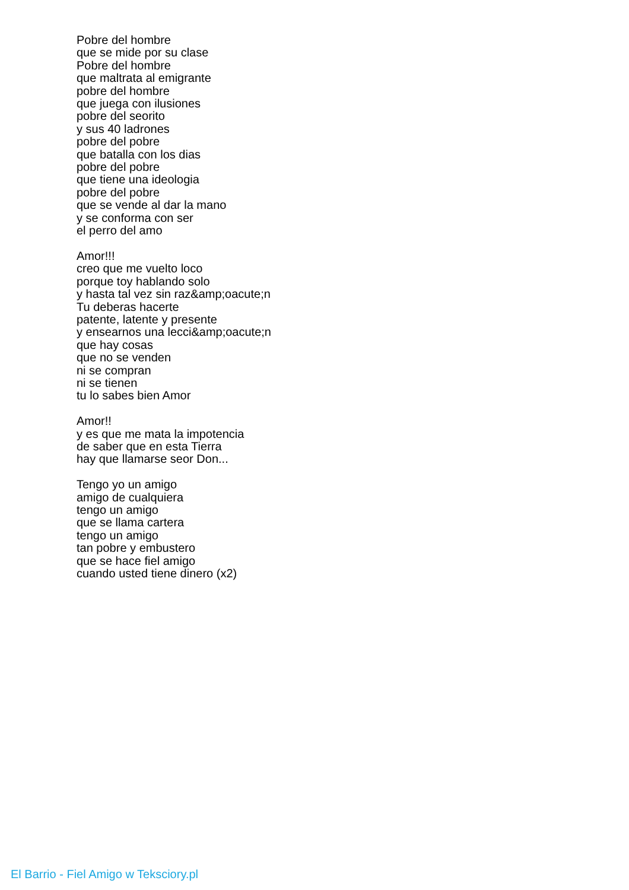Pobre del hombre
que se mide por su clase
Pobre del hombre
que maltrata al emigrante
pobre del hombre
que juega con ilusiones
pobre del seorito
y sus 40 ladrones
pobre del pobre
que batalla con los dias
pobre del pobre
que tiene una ideologia
pobre del pobre
que se vende al dar la mano
y se conforma con ser
el perro del amo
Amor!!!
creo que me vuelto loco
porque toy hablando solo
y hasta tal vez sin raz&amp;oacute;n
Tu deberas hacerte
patente, latente y presente
y ensearnos una lecci&amp;oacute;n
que hay cosas
que no se venden
ni se compran
ni se tienen
tu lo sabes bien Amor
Amor!!
y es que me mata la impotencia
de saber que en esta Tierra
hay que llamarse seor Don...
Tengo yo un amigo
amigo de cualquiera
tengo un amigo
que se llama cartera
tengo un amigo
tan pobre y embustero
que se hace fiel amigo
cuando usted tiene dinero (x2)
El Barrio - Fiel Amigo w Teksciory.pl